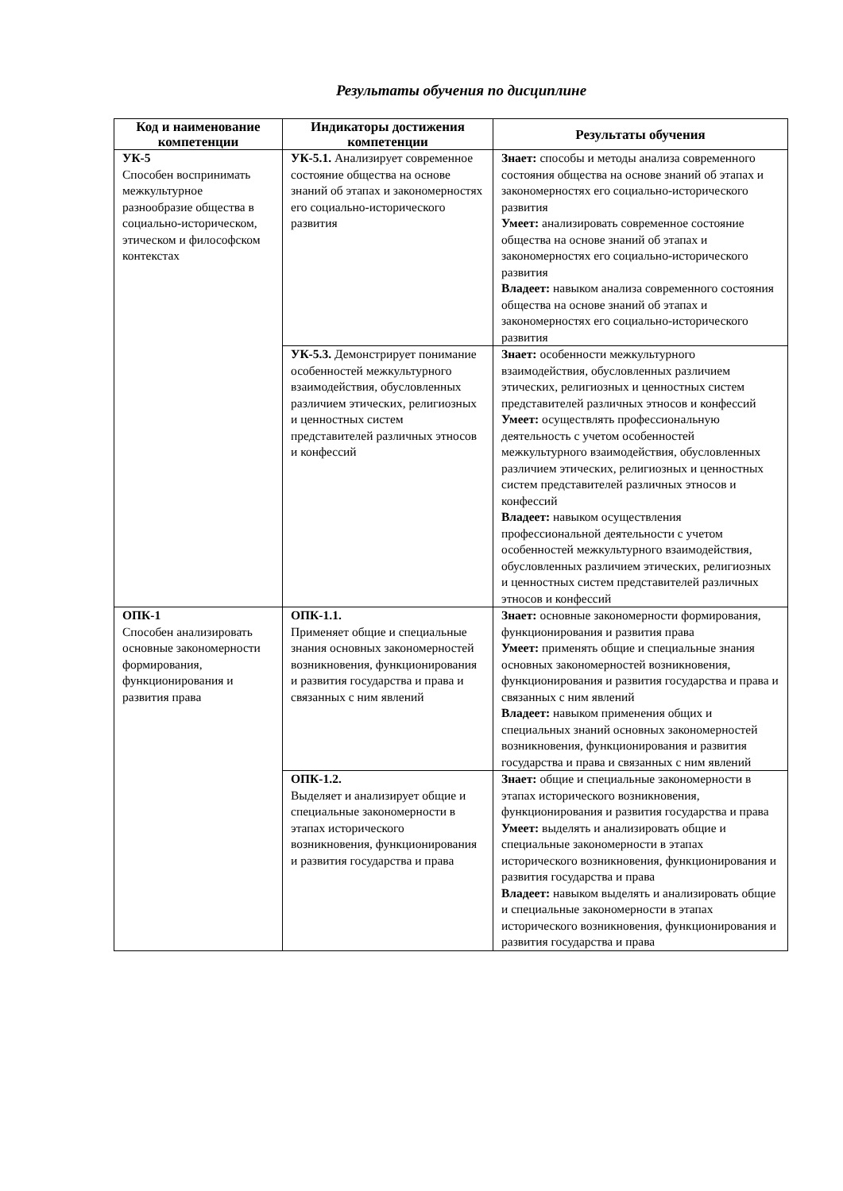Результаты обучения по дисциплине
| Код и наименование компетенции | Индикаторы достижения компетенции | Результаты обучения |
| --- | --- | --- |
| УК-5 Способен воспринимать межкультурное разнообразие общества в социально-историческом, этическом и философском контекстах | УК-5.1. Анализирует современное состояние общества на основе знаний об этапах и закономерностях его социально-исторического развития | Знает: способы и методы анализа современного состояния общества на основе знаний об этапах и закономерностях его социально-исторического развития Умеет: анализировать современное состояние общества на основе знаний об этапах и закономерностях его социально-исторического развития Владеет: навыком анализа современного состояния общества на основе знаний об этапах и закономерностях его социально-исторического развития |
| | УК-5.3. Демонстрирует понимание особенностей межкультурного взаимодействия, обусловленных различием этических, религиозных и ценностных систем представителей различных этносов и конфессий | Знает: особенности межкультурного взаимодействия, обусловленных различием этических, религиозных и ценностных систем представителей различных этносов и конфессий Умеет: осуществлять профессиональную деятельность с учетом особенностей межкультурного взаимодействия, обусловленных различием этических, религиозных и ценностных систем представителей различных этносов и конфессий Владеет: навыком осуществления профессиональной деятельности с учетом особенностей межкультурного взаимодействия, обусловленных различием этических, религиозных и ценностных систем представителей различных этносов и конфессий |
| ОПК-1 Способен анализировать основные закономерности формирования, функционирования и развития права | ОПК-1.1. Применяет общие и специальные знания основных закономерностей возникновения, функционирования и развития государства и права и связанных с ним явлений | Знает: основные закономерности формирования, функционирования и развития права Умеет: применять общие и специальные знания основных закономерностей возникновения, функционирования и развития государства и права и связанных с ним явлений Владеет: навыком применения общих и специальных знаний основных закономерностей возникновения, функционирования и развития государства и права и связанных с ним явлений |
| | ОПК-1.2. Выделяет и анализирует общие и специальные закономерности в этапах исторического возникновения, функционирования и развития государства и права | Знает: общие и специальные закономерности в этапах исторического возникновения, функционирования и развития государства и права Умеет: выделять и анализировать общие и специальные закономерности в этапах исторического возникновения, функционирования и развития государства и права Владеет: навыком выделять и анализировать общие и специальные закономерности в этапах исторического возникновения, функционирования и развития государства и права |